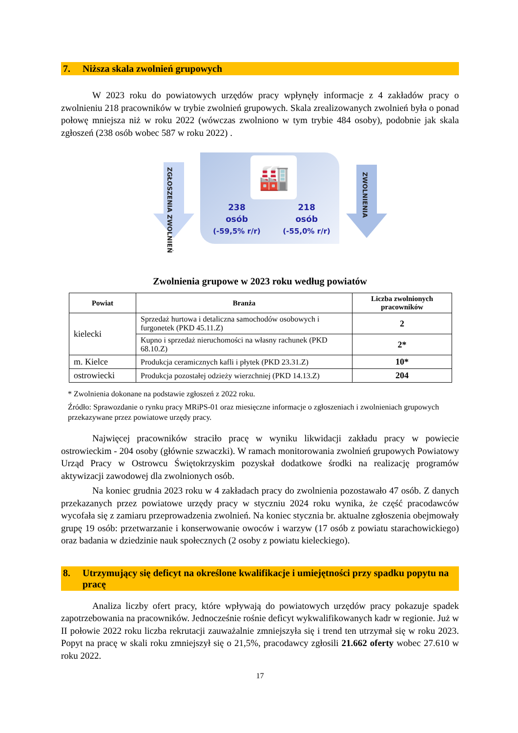7. Niższa skala zwolnień grupowych
W 2023 roku do powiatowych urzędów pracy wpłynęły informacje z 4 zakładów pracy o zwolnieniu 218 pracowników w trybie zwolnień grupowych. Skala zrealizowanych zwolnień była o ponad połowę mniejsza niż w roku 2022 (wówczas zwolniono w tym trybie 484 osoby), podobnie jak skala zgłoszeń (238 osób wobec 587 w roku 2022) .
ZGŁOSZENIA ZWOLNIEŃ
🏭
238
osób
(-59,5% r/r)
218
osób
(-55,0% r/r)
ZWOLNIENIA
Zwolnienia grupowe w 2023 roku według powiatów
| Powiat | Branża | Liczba zwolnionych pracowników |
| --- | --- | --- |
| kielecki | Sprzedaż hurtowa i detaliczna samochodów osobowych i furgonetek (PKD 45.11.Z) | 2 |
| | Kupno i sprzedaż nieruchomości na własny rachunek (PKD 68.10.Z) | 2* |
| m. Kielce | Produkcja ceramicznych kafli i płytek (PKD 23.31.Z) | 10* |
| ostrowiecki | Produkcja pozostałej odzieży wierzchniej (PKD 14.13.Z) | 204 |
* Zwolnienia dokonane na podstawie zgłoszeń z 2022 roku.
Źródło: Sprawozdanie o rynku pracy MRiPS-01 oraz miesięczne informacje o zgłoszeniach i zwolnieniach grupowych przekazywane przez powiatowe urzędy pracy.
Najwięcej pracowników straciło pracę w wyniku likwidacji zakładu pracy w powiecie ostrowieckim - 204 osoby (głównie szwaczki). W ramach monitorowania zwolnień grupowych Powiatowy Urząd Pracy w Ostrowcu Świętokrzyskim pozyskał dodatkowe środki na realizację programów aktywizacji zawodowej dla zwolnionych osób.
Na koniec grudnia 2023 roku w 4 zakładach pracy do zwolnienia pozostawało 47 osób. Z danych przekazanych przez powiatowe urzędy pracy w styczniu 2024 roku wynika, że część pracodawców wycofała się z zamiaru przeprowadzenia zwolnień. Na koniec stycznia br. aktualne zgłoszenia obejmowały grupę 19 osób: przetwarzanie i konserwowanie owoców i warzyw (17 osób z powiatu starachowickiego) oraz badania w dziedzinie nauk społecznych (2 osoby z powiatu kieleckiego).
8. Utrzymujący się deficyt na określone kwalifikacje i umiejętności przy spadku popytu na pracę
Analiza liczby ofert pracy, które wpływają do powiatowych urzędów pracy pokazuje spadek zapotrzebowania na pracowników. Jednocześnie rośnie deficyt wykwalifikowanych kadr w regionie. Już w II połowie 2022 roku liczba rekrutacji zauważalnie zmniejszyła się i trend ten utrzymał się w roku 2023. Popyt na pracę w skali roku zmniejszył się o 21,5%, pracodawcy zgłosili 21.662 oferty wobec 27.610 w roku 2022.
17